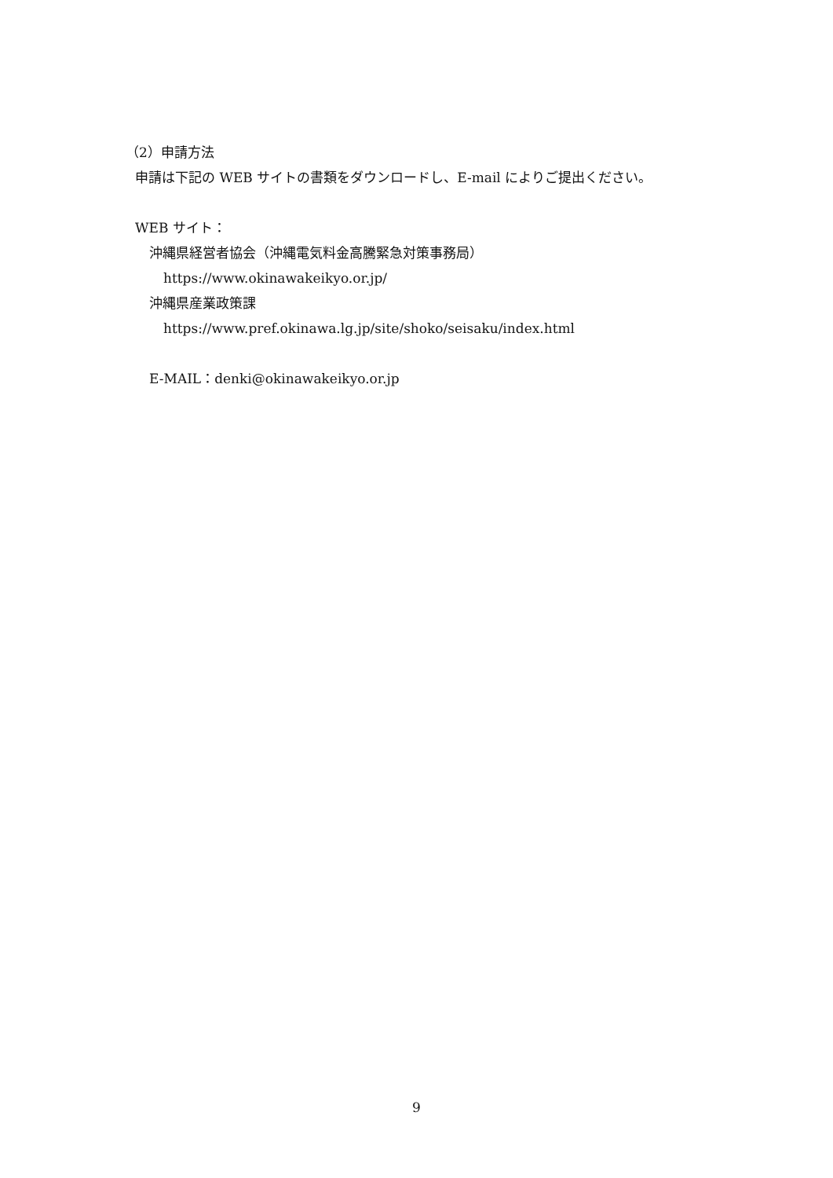（2）申請方法
申請は下記の WEB サイトの書類をダウンロードし、E-mail によりご提出ください。
WEB サイト：
沖縄県経営者協会（沖縄電気料金高騰緊急対策事務局）
https://www.okinawakeikyo.or.jp/
沖縄県産業政策課
https://www.pref.okinawa.lg.jp/site/shoko/seisaku/index.html
E-MAIL：denki@okinawakeikyo.or.jp
9